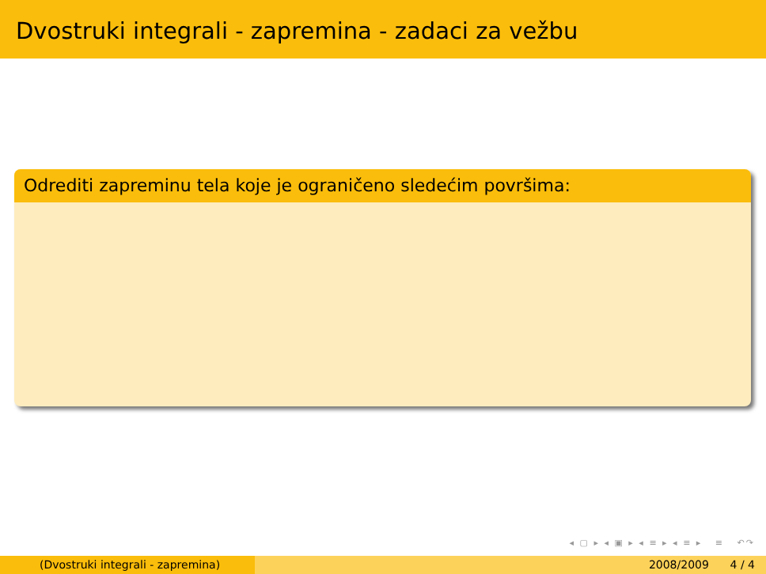Dvostruki integrali - zapremina - zadaci za vežbu
Odrediti zapreminu tela koje je ograničeno sledećim površima:
◂ ▢ ▸ ◂ ▣ ▸ ◂ ≡ ▸ ◂ ≡ ▸ ≡ ↶↷
(Dvostruki integrali - zapremina) 2008/2009 4 / 4